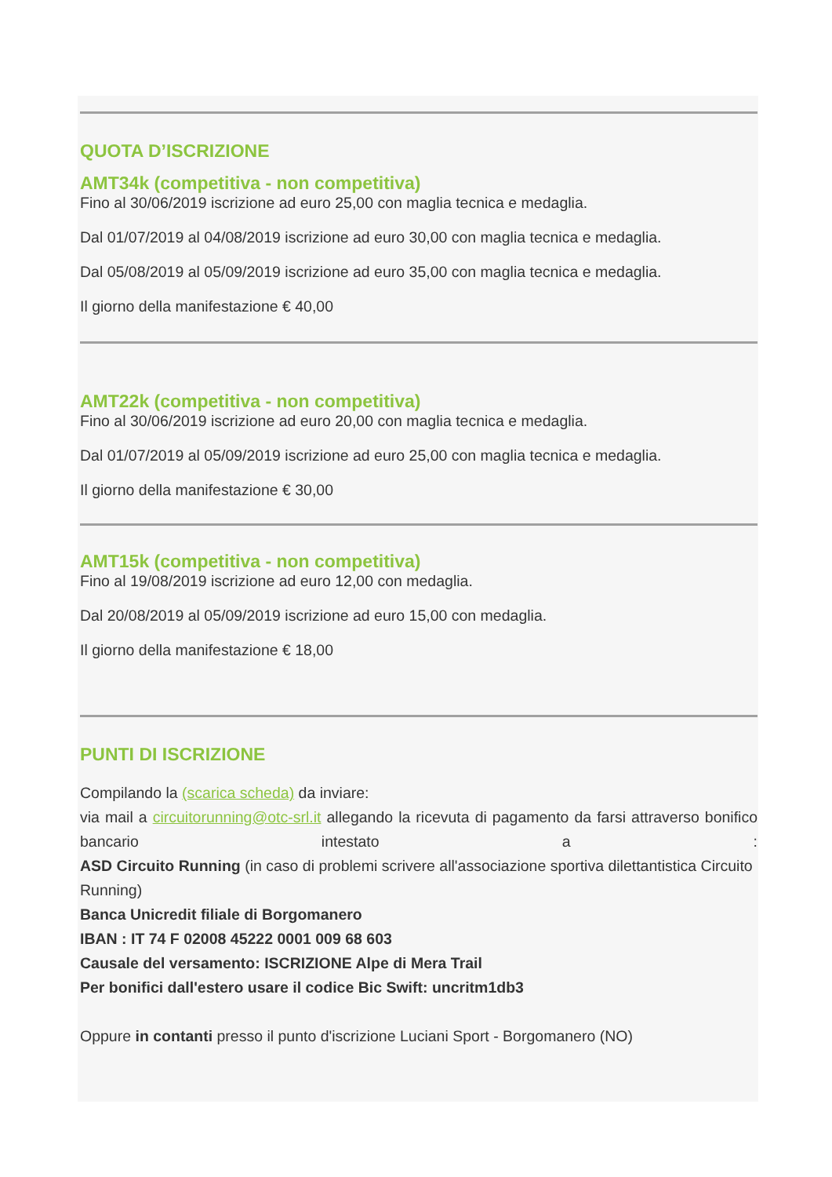QUOTA D’ISCRIZIONE
AMT34k (competitiva - non competitiva)
Fino al 30/06/2019 iscrizione ad euro 25,00 con maglia tecnica e medaglia.
Dal 01/07/2019 al 04/08/2019 iscrizione ad euro 30,00 con maglia tecnica e medaglia.
Dal 05/08/2019 al 05/09/2019 iscrizione ad euro 35,00 con maglia tecnica e medaglia.
Il giorno della manifestazione € 40,00
AMT22k (competitiva - non competitiva)
Fino al 30/06/2019 iscrizione ad euro 20,00 con maglia tecnica e medaglia.
Dal 01/07/2019 al 05/09/2019 iscrizione ad euro 25,00 con maglia tecnica e medaglia.
Il giorno della manifestazione € 30,00
AMT15k (competitiva - non competitiva)
Fino al 19/08/2019 iscrizione ad euro 12,00 con medaglia.
Dal 20/08/2019 al 05/09/2019 iscrizione ad euro 15,00 con medaglia.
Il giorno della manifestazione € 18,00
PUNTI DI ISCRIZIONE
Compilando la (scarica scheda) da inviare:
via mail a circuitorunning@otc-srl.it allegando la ricevuta di pagamento da farsi attraverso bonifico bancario intestato a :
ASD Circuito Running (in caso di problemi scrivere all'associazione sportiva dilettantistica Circuito Running)
Banca Unicredit filiale di Borgomanero
IBAN : IT 74 F 02008 45222 0001 009 68 603
Causale del versamento: ISCRIZIONE Alpe di Mera Trail
Per bonifici dall'estero usare il codice Bic Swift: uncritm1db3
Oppure in contanti presso il punto d'iscrizione Luciani Sport - Borgomanero (NO)